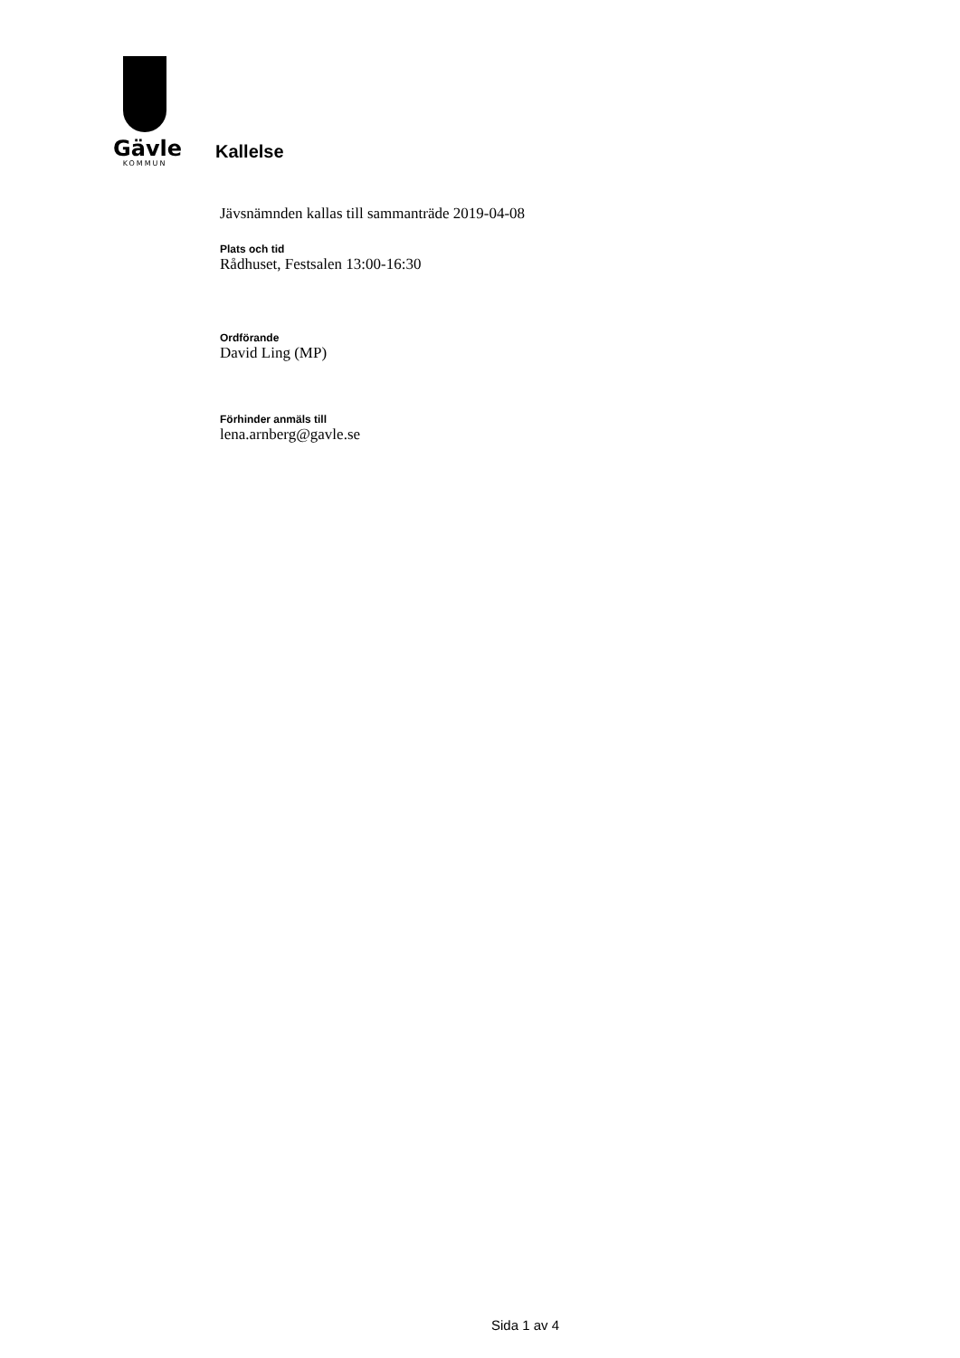Gävle
KOMMUN
Kallelse
Jävsnämnden kallas till sammanträde 2019-04-08
Plats och tid
Rådhuset, Festsalen 13:00-16:30
Ordförande
David Ling (MP)
Förhinder anmäls till
lena.arnberg@gavle.se
Sida 1 av 4